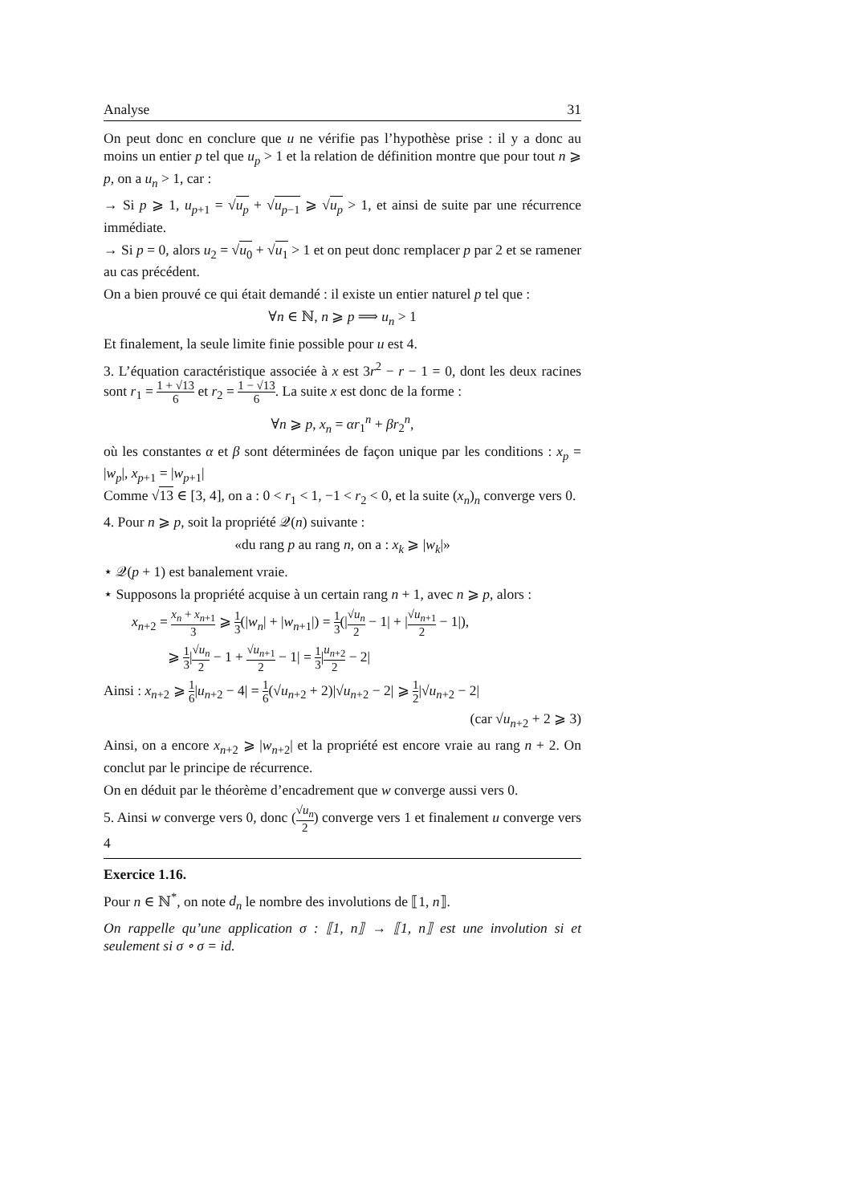Analyse 31
On peut donc en conclure que u ne vérifie pas l’hypothèse prise : il y a donc au moins un entier p tel que u<sub>p</sub> > 1 et la relation de définition montre que pour tout n ⩾ p, on a u<sub>n</sub> > 1, car :
→ Si p ⩾ 1, u<sub>p+1</sub> = √u<sub>p</sub> + √u<sub>p−1</sub> ⩾ √u<sub>p</sub> > 1, et ainsi de suite par une récurrence immédiate.
→ Si p = 0, alors u<sub>2</sub> = √u<sub>0</sub> + √u<sub>1</sub> > 1 et on peut donc remplacer p par 2 et se ramener au cas précédent.
On a bien prouvé ce qui était demandé : il existe un entier naturel p tel que :
∀n ∈ ℕ, n ⩾ p ⟹ u<sub>n</sub> > 1
Et finalement, la seule limite finie possible pour u est 4.
3. L’équation caractéristique associée à x est 3r<sup>2</sup> − r − 1 = 0, dont les deux racines sont r<sub>1</sub> = 1 + √13 6 et r<sub>2</sub> = 1 − √13 6. La suite x est donc de la forme :
∀n ⩾ p, x<sub>n</sub> = αr<sub>1</sub><sup>n</sup> + βr<sub>2</sub><sup>n</sup>,
où les constantes α et β sont déterminées de façon unique par les conditions : x<sub>p</sub> = |w<sub>p</sub>|, x<sub>p+1</sub> = |w<sub>p+1</sub>|
Comme √13 ∈ [3, 4], on a : 0 < r<sub>1</sub> < 1, −1 < r<sub>2</sub> < 0, et la suite (x<sub>n</sub>)<sub>n</sub> converge vers 0.
4. Pour n ⩾ p, soit la propriété 𝒬(n) suivante :
«du rang p au rang n, on a : x<sub>k</sub> ⩾ |w<sub>k</sub>|»
⋆ 𝒬(p + 1) est banalement vraie.
⋆ Supposons la propriété acquise à un certain rang n + 1, avec n ⩾ p, alors :
x<sub>n+2</sub> = x<sub>n</sub> + x<sub>n+1</sub> 3 ⩾ 1 3(|w<sub>n</sub>| + |w<sub>n+1</sub>|) = 1 3(|√u<sub>n</sub> 2 − 1| + |√u<sub>n+1</sub> 2 − 1|),
⩾ 1 3|√u<sub>n</sub> 2 − 1 + √u<sub>n+1</sub> 2 − 1| = 1 3|u<sub>n+2</sub> 2 − 2|
Ainsi : x<sub>n+2</sub> ⩾ 1 6|u<sub>n+2</sub> − 4| = 1 6(√u<sub>n+2</sub> + 2)|√u<sub>n+2</sub> − 2| ⩾ 1 2|√u<sub>n+2</sub> − 2|
(car √u<sub>n+2</sub> + 2 ⩾ 3)
Ainsi, on a encore x<sub>n+2</sub> ⩾ |w<sub>n+2</sub>| et la propriété est encore vraie au rang n + 2. On conclut par le principe de récurrence.
On en déduit par le théorème d’encadrement que w converge aussi vers 0.
5. Ainsi w converge vers 0, donc (√u<sub>n</sub> 2) converge vers 1 et finalement u converge vers 4
Exercice 1.16.
Pour n ∈ ℕ<sup>*</sup>, on note d<sub>n</sub> le nombre des involutions de ⟦1, n⟧.
On rappelle qu’une application σ : ⟦1, n⟧ → ⟦1, n⟧ est une involution si et seulement si σ ∘ σ = id.